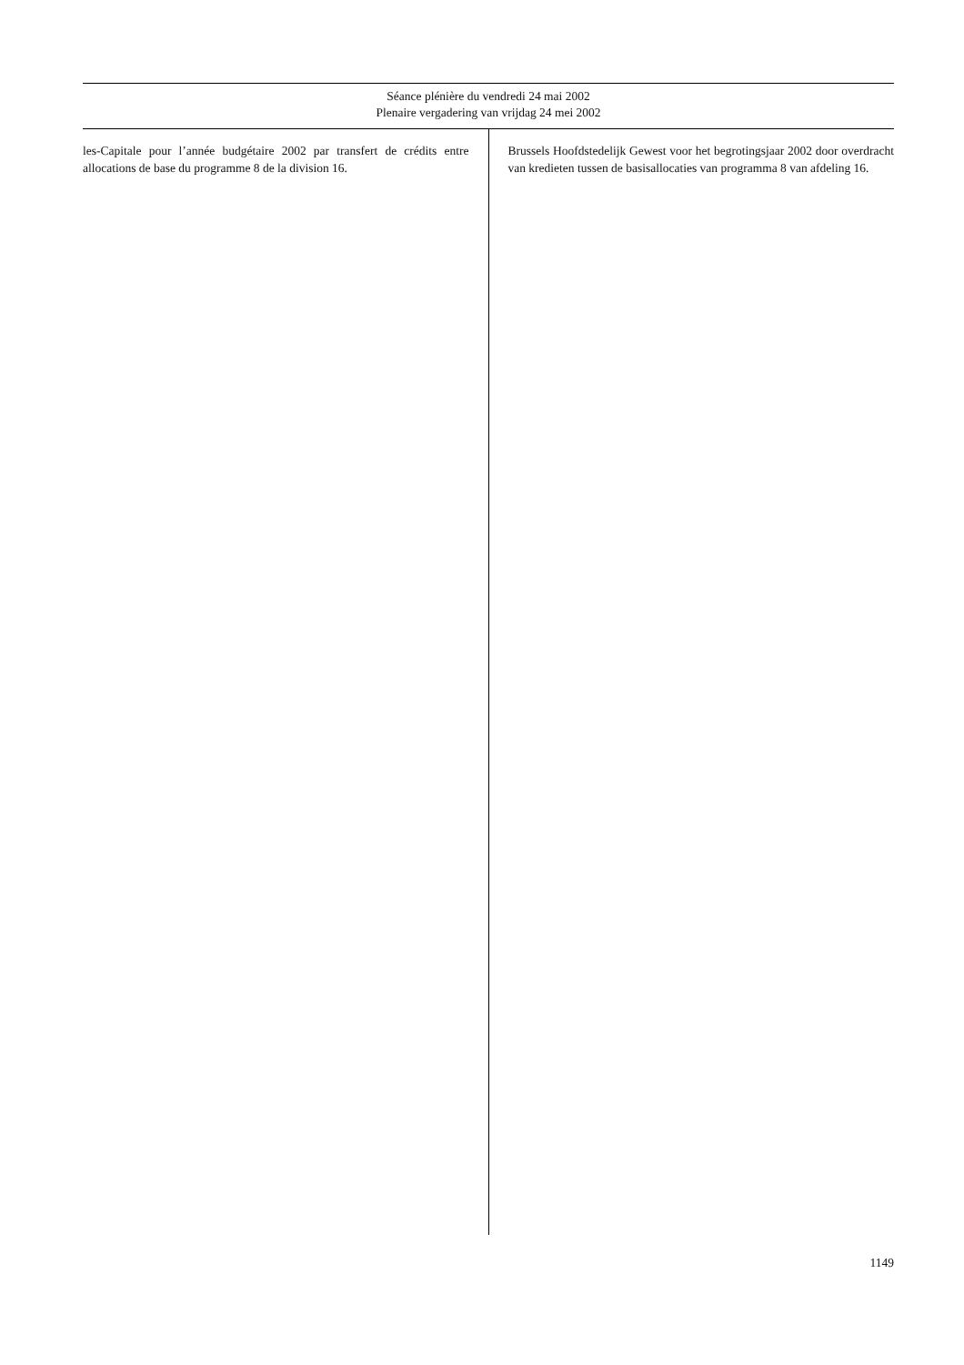Séance plénière du vendredi 24 mai 2002
Plenaire vergadering van vrijdag 24 mei 2002
les-Capitale pour l’année budgétaire 2002 par transfert de crédits entre allocations de base du programme 8 de la division 16.
Brussels Hoofdstedelijk Gewest voor het begrotingsjaar 2002 door overdracht van kredieten tussen de basisallocaties van programma 8 van afdeling 16.
1149